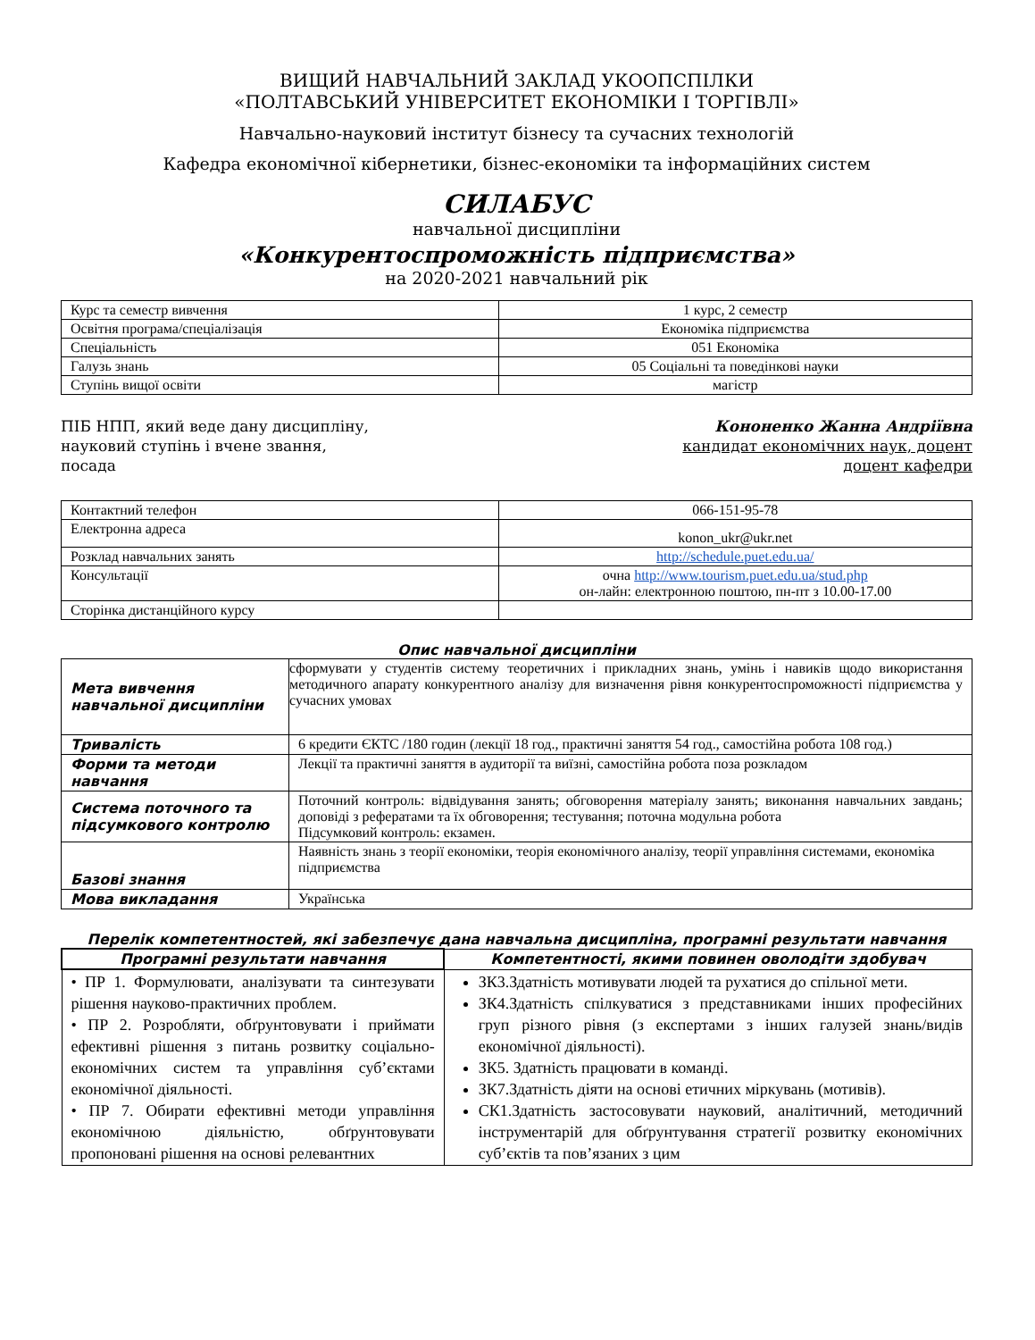ВИЩИЙ НАВЧАЛЬНИЙ ЗАКЛАД УКООПСПІЛКИ
«ПОЛТАВСЬКИЙ УНІВЕРСИТЕТ ЕКОНОМІКИ І ТОРГІВЛІ»
Навчально-науковий інститут бізнесу та сучасних технологій
Кафедра економічної кібернетики, бізнес-економіки та інформаційних систем
СИЛАБУС
навчальної дисципліни
«Конкурентоспроможність підприємства»
на 2020-2021 навчальний рік
| Курс та семестр вивчення | 1 курс, 2 семестр |
| Освітня програма/спеціалізація | Економіка підприємства |
| Спеціальність | 051 Економіка |
| Галузь знань | 05 Соціальні та поведінкові науки |
| Ступінь вищої освіти | магістр |
ПІБ НПП, який веде дану дисципліну,
науковий ступінь і вчене звання,
посада
Кононенко Жанна Андріївна
кандидат економічних наук, доцент
доцент кафедри
| Контактний телефон | 066-151-95-78 |
| Електронна адреса | konon_ukr@ukr.net |
| Розклад навчальних занять | http://schedule.puet.edu.ua/ |
| Консультації | очна http://www.tourism.puet.edu.ua/stud.php он-лайн: електронною поштою, пн-пт з 10.00-17.00 |
| Сторінка дистанційного курсу | |
Опис навчальної дисципліни
| Мета вивчення навчальної дисципліни | сформувати у студентів систему теоретичних і прикладних знань, умінь і навиків щодо використання методичного апарату конкурентного аналізу для визначення рівня конкурентоспроможності підприємства у сучасних умовах |
| Тривалість | 6 кредити ЄКТС /180 годин (лекції 18 год., практичні заняття 54 год., самостійна робота 108 год.) |
| Форми та методи навчання | Лекції та практичні заняття в аудиторії та виїзні, самостійна робота поза розкладом |
| Система поточного та підсумкового контролю | Поточний контроль: відвідування занять; обговорення матеріалу занять; виконання навчальних завдань; доповіді з рефератами та їх обговорення; тестування; поточна модульна робота Підсумковий контроль: екзамен. |
| Базові знання | Наявність знань з теорії економіки, теорія економічного аналізу, теорії управління системами, економіка підприємства |
| Мова викладання | Українська |
Перелік компетентностей, які забезпечує дана навчальна дисципліна, програмні результати навчання
| Програмні результати навчання | Компетентності, якими повинен оволодіти здобувач |
| --- | --- |
| • ПР 1. Формулювати, аналізувати та синтезувати рішення науково-практичних проблем. • ПР 2. Розробляти, обґрунтовувати і приймати ефективні рішення з питань розвитку соціально-економічних систем та управління суб’єктами економічної діяльності. • ПР 7. Обирати ефективні методи управління економічною діяльністю, обґрунтовувати пропоновані рішення на основі релевантних | ЗК3.Здатність мотивувати людей та рухатися до спільної мети. ЗК4.Здатність спілкуватися з представниками інших професійних груп різного рівня (з експертами з інших галузей знань/видів економічної діяльності). ЗК5. Здатність працювати в команді. ЗК7.Здатність діяти на основі етичних міркувань (мотивів). СК1.Здатність застосовувати науковий, аналітичний, методичний інструментарій для обґрунтування стратегії розвитку економічних суб’єктів та пов’язаних з цим |